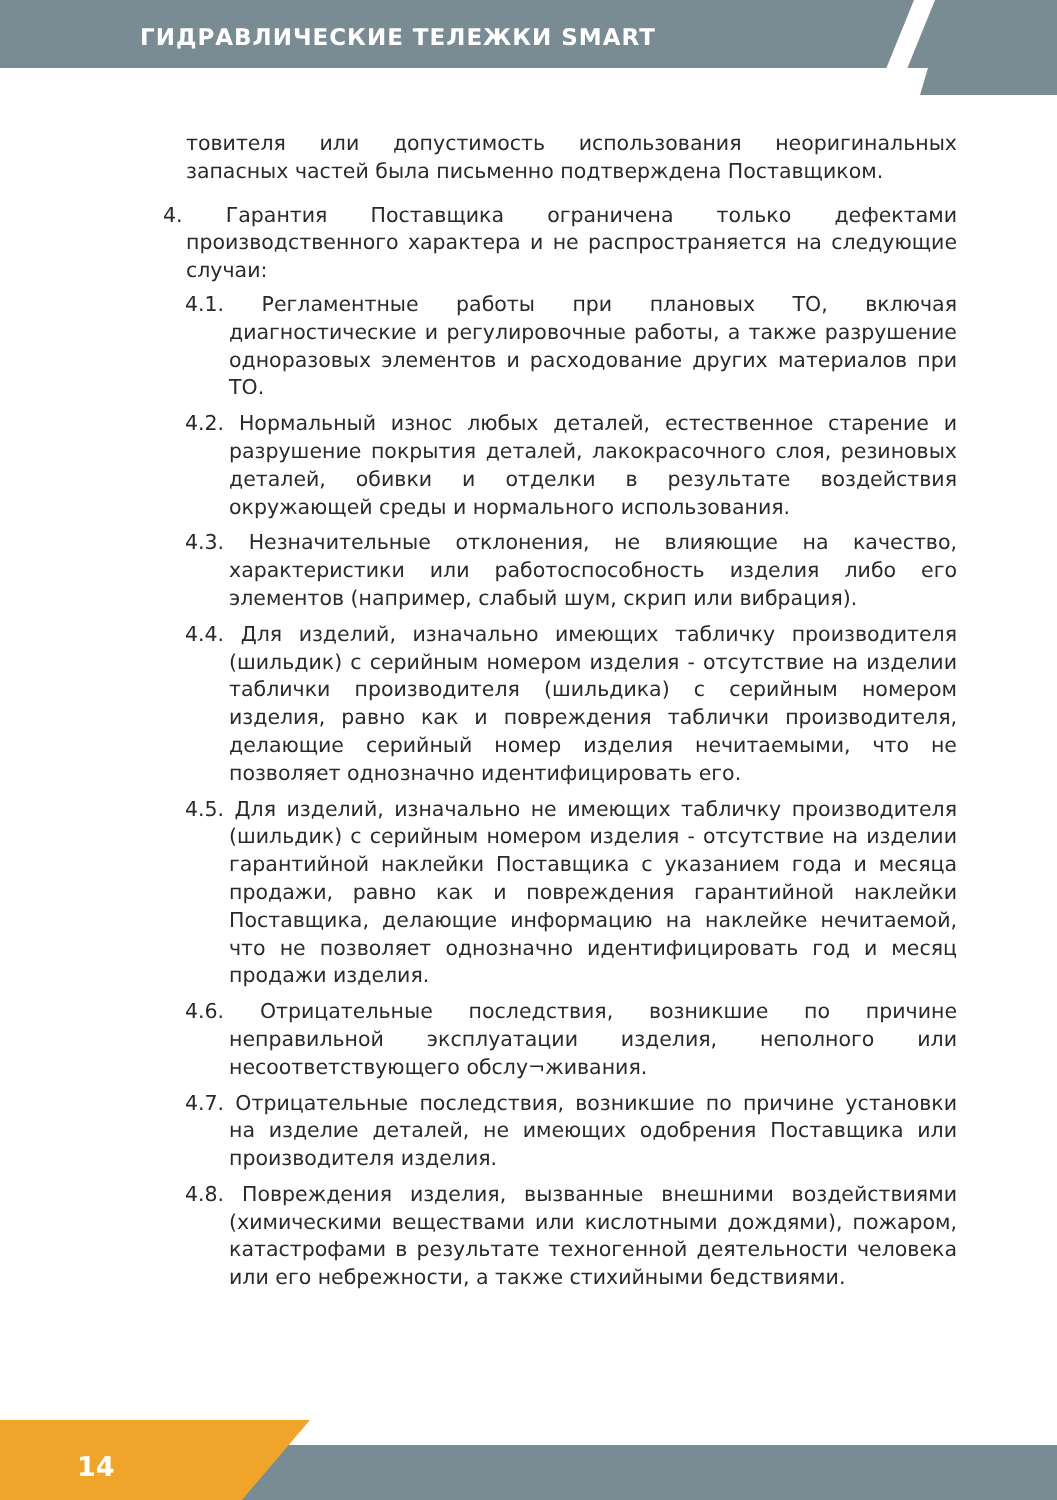ГИДРАВЛИЧЕСКИЕ ТЕЛЕЖКИ SMART
товителя или допустимость использования неоригинальных запасных частей была письменно подтверждена Поставщиком.
4. Гарантия Поставщика ограничена только дефектами производственного характера и не распространяется на следующие случаи:
4.1. Регламентные работы при плановых ТО, включая диагностические и регулировочные работы, а также разрушение одноразовых элементов и расходование других материалов при ТО.
4.2. Нормальный износ любых деталей, естественное старение и разрушение покрытия деталей, лакокрасочного слоя, резиновых деталей, обивки и отделки в результате воздействия окружающей среды и нормального использования.
4.3. Незначительные отклонения, не влияющие на качество, характеристики или работоспособность изделия либо его элементов (например, слабый шум, скрип или вибрация).
4.4. Для изделий, изначально имеющих табличку производителя (шильдик) с серийным номером изделия - отсутствие на изделии таблички производителя (шильдика) с серийным номером изделия, равно как и повреждения таблички производителя, делающие серийный номер изделия нечитаемыми, что не позволяет однозначно идентифицировать его.
4.5. Для изделий, изначально не имеющих табличку производителя (шильдик) с серийным номером изделия - отсутствие на изделии гарантийной наклейки Поставщика с указанием года и месяца продажи, равно как и повреждения гарантийной наклейки Поставщика, делающие информацию на наклейке нечитаемой, что не позволяет однозначно идентифицировать год и месяц продажи изделия.
4.6. Отрицательные последствия, возникшие по причине неправильной эксплуатации изделия, неполного или несоответствующего обслу¬живания.
4.7. Отрицательные последствия, возникшие по причине установки на изделие деталей, не имеющих одобрения Поставщика или производителя изделия.
4.8. Повреждения изделия, вызванные внешними воздействиями (химическими веществами или кислотными дождями), пожаром, катастрофами в результате техногенной деятельности человека или его небрежности, а также стихийными бедствиями.
14